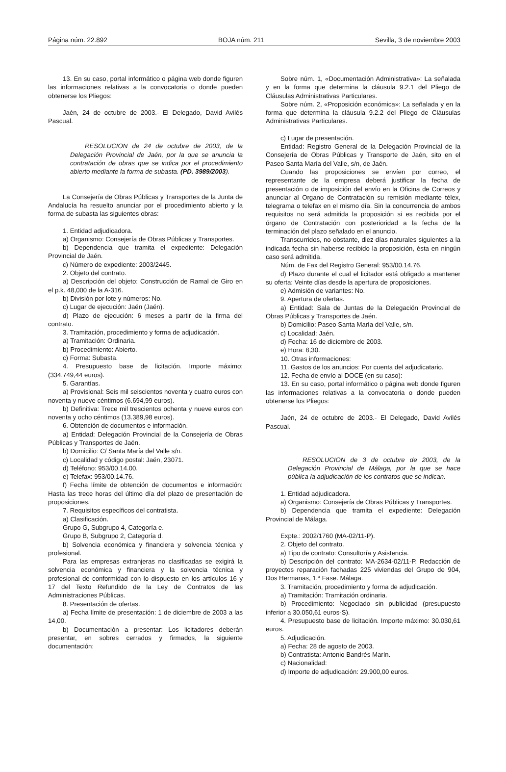Página núm. 22.892 BOJA núm. 211 Sevilla, 3 de noviembre 2003
13. En su caso, portal informático o página web donde figuren las informaciones relativas a la convocatoria o donde pueden obtenerse los Pliegos:
Jaén, 24 de octubre de 2003.- El Delegado, David Avilés Pascual.
RESOLUCION de 24 de octubre de 2003, de la Delegación Provincial de Jaén, por la que se anuncia la contratación de obras que se indica por el procedimiento abierto mediante la forma de subasta. (PD. 3989/2003).
La Consejería de Obras Públicas y Transportes de la Junta de Andalucía ha resuelto anunciar por el procedimiento abierto y la forma de subasta las siguientes obras:
1. Entidad adjudicadora.
a) Organismo: Consejería de Obras Públicas y Transportes.
b) Dependencia que tramita el expediente: Delegación Provincial de Jaén.
c) Número de expediente: 2003/2445.
2. Objeto del contrato.
a) Descripción del objeto: Construcción de Ramal de Giro en el p.k. 48,000 de la A-316.
b) División por lote y números: No.
c) Lugar de ejecución: Jaén (Jaén).
d) Plazo de ejecución: 6 meses a partir de la firma del contrato.
3. Tramitación, procedimiento y forma de adjudicación.
a) Tramitación: Ordinaria.
b) Procedimiento: Abierto.
c) Forma: Subasta.
4. Presupuesto base de licitación. Importe máximo: (334.749,44 euros).
5. Garantías.
a) Provisional: Seis mil seiscientos noventa y cuatro euros con noventa y nueve céntimos (6.694,99 euros).
b) Definitiva: Trece mil trescientos ochenta y nueve euros con noventa y ocho céntimos (13.389,98 euros).
6. Obtención de documentos e información.
a) Entidad: Delegación Provincial de la Consejería de Obras Públicas y Transportes de Jaén.
b) Domicilio: C/ Santa María del Valle s/n.
c) Localidad y código postal: Jaén, 23071.
d) Teléfono: 953/00.14.00.
e) Telefax: 953/00.14.76.
f) Fecha límite de obtención de documentos e información: Hasta las trece horas del último día del plazo de presentación de proposiciones.
7. Requisitos específicos del contratista.
a) Clasificación.
Grupo G, Subgrupo 4, Categoría e.
Grupo B, Subgrupo 2, Categoría d.
b) Solvencia económica y financiera y solvencia técnica y profesional.
Para las empresas extranjeras no clasificadas se exigirá la solvencia económica y financiera y la solvencia técnica y profesional de conformidad con lo dispuesto en los artículos 16 y 17 del Texto Refundido de la Ley de Contratos de las Administraciones Públicas.
8. Presentación de ofertas.
a) Fecha límite de presentación: 1 de diciembre de 2003 a las 14,00.
b) Documentación a presentar: Los licitadores deberán presentar, en sobres cerrados y firmados, la siguiente documentación:
Sobre núm. 1, «Documentación Administrativa»: La señalada y en la forma que determina la cláusula 9.2.1 del Pliego de Cláusulas Administrativas Particulares.
Sobre núm. 2, «Proposición económica»: La señalada y en la forma que determina la cláusula 9.2.2 del Pliego de Cláusulas Administrativas Particulares.
c) Lugar de presentación.
Entidad: Registro General de la Delegación Provincial de la Consejería de Obras Públicas y Transporte de Jaén, sito en el Paseo Santa María del Valle, s/n, de Jaén.
Cuando las proposiciones se envíen por correo, el representante de la empresa deberá justificar la fecha de presentación o de imposición del envío en la Oficina de Correos y anunciar al Organo de Contratación su remisión mediante télex, telegrama o telefax en el mismo día. Sin la concurrencia de ambos requisitos no será admitida la proposición si es recibida por el órgano de Contratación con posterioridad a la fecha de la terminación del plazo señalado en el anuncio.
Transcurridos, no obstante, diez días naturales siguientes a la indicada fecha sin haberse recibido la proposición, ésta en ningún caso será admitida.
Núm. de Fax del Registro General: 953/00.14.76.
d) Plazo durante el cual el licitador está obligado a mantener su oferta: Veinte días desde la apertura de proposiciones.
e) Admisión de variantes: No.
9. Apertura de ofertas.
a) Entidad: Sala de Juntas de la Delegación Provincial de Obras Públicas y Transportes de Jaén.
b) Domicilio: Paseo Santa María del Valle, s/n.
c) Localidad: Jaén.
d) Fecha: 16 de diciembre de 2003.
e) Hora: 8,30.
10. Otras informaciones:
11. Gastos de los anuncios: Por cuenta del adjudicatario.
12. Fecha de envío al DOCE (en su caso):
13. En su caso, portal informático o página web donde figuren las informaciones relativas a la convocatoria o donde pueden obtenerse los Pliegos:
Jaén, 24 de octubre de 2003.- El Delegado, David Avilés Pascual.
RESOLUCION de 3 de octubre de 2003, de la Delegación Provincial de Málaga, por la que se hace pública la adjudicación de los contratos que se indican.
1. Entidad adjudicadora.
a) Organismo: Consejería de Obras Públicas y Transportes.
b) Dependencia que tramita el expediente: Delegación Provincial de Málaga.
Expte.: 2002/1760 (MA-02/11-P).
2. Objeto del contrato.
a) Tipo de contrato: Consultoría y Asistencia.
b) Descripción del contrato: MA-2634-02/11-P. Redacción de proyectos reparación fachadas 225 viviendas del Grupo de 904, Dos Hermanas, 1.ª Fase. Málaga.
3. Tramitación, procedimiento y forma de adjudicación.
a) Tramitación: Tramitación ordinaria.
b) Procedimiento: Negociado sin publicidad (presupuesto inferior a 30.050,61 euros-S).
4. Presupuesto base de licitación. Importe máximo: 30.030,61 euros.
5. Adjudicación.
a) Fecha: 28 de agosto de 2003.
b) Contratista: Antonio Bandrés Marín.
c) Nacionalidad:
d) Importe de adjudicación: 29.900,00 euros.